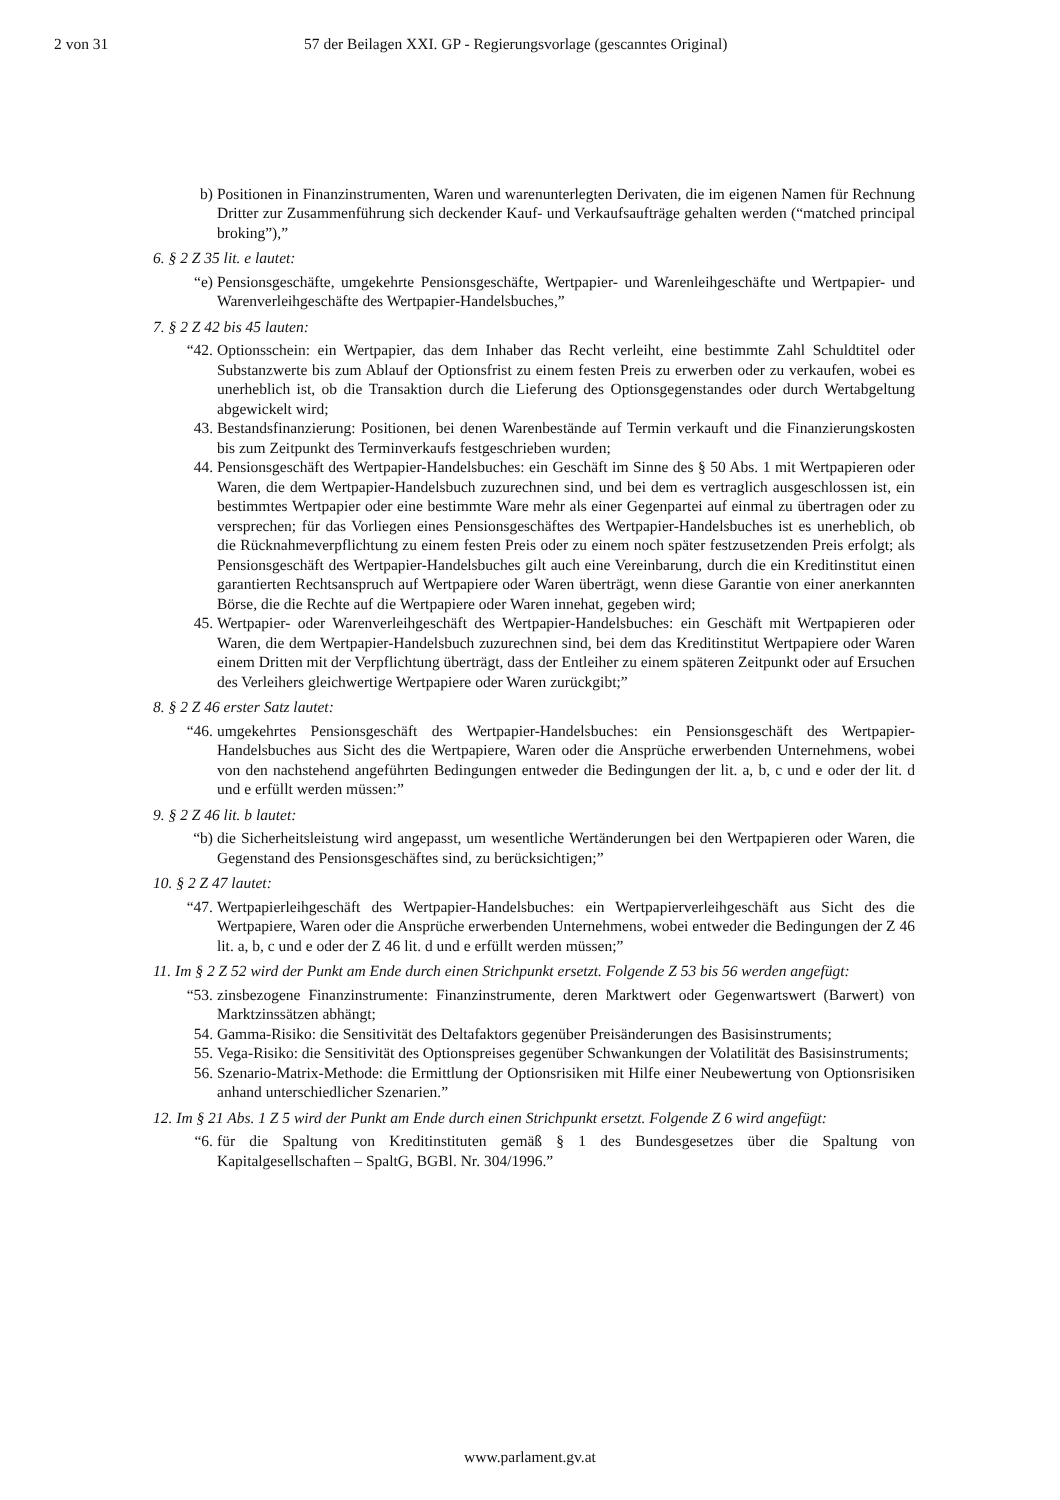2 von 31 57 der Beilagen XXI. GP - Regierungsvorlage (gescanntes Original)
b) Positionen in Finanzinstrumenten, Waren und warenunterlegten Derivaten, die im eigenen Namen für Rechnung Dritter zur Zusammenführung sich deckender Kauf- und Verkaufsaufträge gehalten werden (“matched principal broking”),”
6. § 2 Z 35 lit. e lautet:
“e) Pensionsgeschäfte, umgekehrte Pensionsgeschäfte, Wertpapier- und Warenleihgeschäfte und Wertpapier- und Warenverleihgeschäfte des Wertpapier-Handelsbuches,”
7. § 2 Z 42 bis 45 lauten:
“42. Optionsschein: ein Wertpapier, das dem Inhaber das Recht verleiht, eine bestimmte Zahl Schuldtitel oder Substanzwerte bis zum Ablauf der Optionsfrist zu einem festen Preis zu erwerben oder zu verkaufen, wobei es unerheblich ist, ob die Transaktion durch die Lieferung des Optionsgegenstandes oder durch Wertabgeltung abgewickelt wird;
43. Bestandsfinanzierung: Positionen, bei denen Warenbestände auf Termin verkauft und die Finanzierungskosten bis zum Zeitpunkt des Terminverkaufs festgeschrieben wurden;
44. Pensionsgeschäft des Wertpapier-Handelsbuches: ein Geschäft im Sinne des § 50 Abs. 1 mit Wertpapieren oder Waren, die dem Wertpapier-Handelsbuch zuzurechnen sind, und bei dem es vertraglich ausgeschlossen ist, ein bestimmtes Wertpapier oder eine bestimmte Ware mehr als einer Gegenpartei auf einmal zu übertragen oder zu versprechen; für das Vorliegen eines Pensionsgeschäftes des Wertpapier-Handelsbuches ist es unerheblich, ob die Rücknahmeverpflichtung zu einem festen Preis oder zu einem noch später festzusetzenden Preis erfolgt; als Pensionsgeschäft des Wertpapier-Handelsbuches gilt auch eine Vereinbarung, durch die ein Kreditinstitut einen garantierten Rechtsanspruch auf Wertpapiere oder Waren überträgt, wenn diese Garantie von einer anerkannten Börse, die die Rechte auf die Wertpapiere oder Waren innehat, gegeben wird;
45. Wertpapier- oder Warenverleihgeschäft des Wertpapier-Handelsbuches: ein Geschäft mit Wertpapieren oder Waren, die dem Wertpapier-Handelsbuch zuzurechnen sind, bei dem das Kreditinstitut Wertpapiere oder Waren einem Dritten mit der Verpflichtung überträgt, dass der Entleiher zu einem späteren Zeitpunkt oder auf Ersuchen des Verleihers gleichwertige Wertpapiere oder Waren zurückgibt;”
8. § 2 Z 46 erster Satz lautet:
“46. umgekehrtes Pensionsgeschäft des Wertpapier-Handelsbuches: ein Pensionsgeschäft des Wertpapier-Handelsbuches aus Sicht des die Wertpapiere, Waren oder die Ansprüche erwerbenden Unternehmens, wobei von den nachstehend angeführten Bedingungen entweder die Bedingungen der lit. a, b, c und e oder der lit. d und e erfüllt werden müssen:”
9. § 2 Z 46 lit. b lautet:
“b) die Sicherheitsleistung wird angepasst, um wesentliche Wertänderungen bei den Wertpapieren oder Waren, die Gegenstand des Pensionsgeschäftes sind, zu berücksichtigen;”
10. § 2 Z 47 lautet:
“47. Wertpapierleihgeschäft des Wertpapier-Handelsbuches: ein Wertpapierverleihgeschäft aus Sicht des die Wertpapiere, Waren oder die Ansprüche erwerbenden Unternehmens, wobei entweder die Bedingungen der Z 46 lit. a, b, c und e oder der Z 46 lit. d und e erfüllt werden müssen;”
11. Im § 2 Z 52 wird der Punkt am Ende durch einen Strichpunkt ersetzt. Folgende Z 53 bis 56 werden angefügt:
“53. zinsbezogene Finanzinstrumente: Finanzinstrumente, deren Marktwert oder Gegenwartswert (Barwert) von Marktzinssätzen abhängt;
54. Gamma-Risiko: die Sensitivität des Deltafaktors gegenüber Preisänderungen des Basisinstruments;
55. Vega-Risiko: die Sensitivität des Optionspreises gegenüber Schwankungen der Volatilität des Basisinstruments;
56. Szenario-Matrix-Methode: die Ermittlung der Optionsrisiken mit Hilfe einer Neubewertung von Optionsrisiken anhand unterschiedlicher Szenarien.”
12. Im § 21 Abs. 1 Z 5 wird der Punkt am Ende durch einen Strichpunkt ersetzt. Folgende Z 6 wird angefügt:
“6. für die Spaltung von Kreditinstituten gemäß § 1 des Bundesgesetzes über die Spaltung von Kapitalgesellschaften – SpaltG, BGBl. Nr. 304/1996.”
www.parlament.gv.at